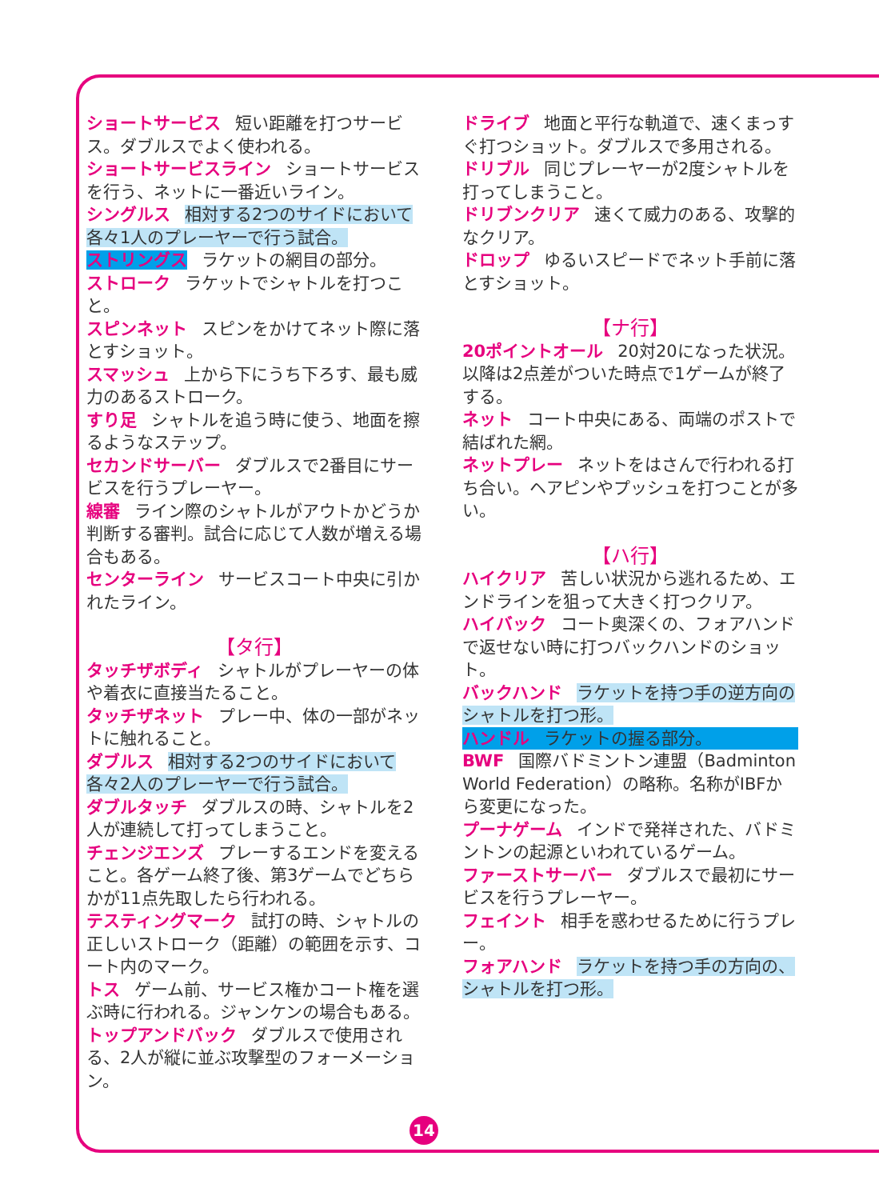ショートサービス 短い距離を打つサービス。ダブルスでよく使われる。
ショートサービスライン ショートサービスを行う、ネットに一番近いライン。
シングルス 相対する2つのサイドにおいて各々1人のプレーヤーで行う試合。
ストリングス ラケットの網目の部分。
ストローク ラケットでシャトルを打つこと。
スピンネット スピンをかけてネット際に落とすショット。
スマッシュ 上から下にうち下ろす、最も威力のあるストローク。
すり足 シャトルを追う時に使う、地面を擦るようなステップ。
セカンドサーバー ダブルスで2番目にサービスを行うプレーヤー。
線審 ライン際のシャトルがアウトかどうか判断する審判。試合に応じて人数が増える場合もある。
センターライン サービスコート中央に引かれたライン。
【タ行】
タッチザボディ シャトルがプレーヤーの体や着衣に直接当たること。
タッチザネット プレー中、体の一部がネットに触れること。
ダブルス 相対する2つのサイドにおいて各々2人のプレーヤーで行う試合。
ダブルタッチ ダブルスの時、シャトルを2人が連続して打ってしまうこと。
チェンジエンズ プレーするエンドを変えること。各ゲーム終了後、第3ゲームでどちらかが11点先取したら行われる。
テスティングマーク 試打の時、シャトルの正しいストローク（距離）の範囲を示す、コート内のマーク。
トス ゲーム前、サービス権かコート権を選ぶ時に行われる。ジャンケンの場合もある。
トップアンドバック ダブルスで使用される、2人が縦に並ぶ攻撃型のフォーメーション。
ドライブ 地面と平行な軌道で、速くまっすぐ打つショット。ダブルスで多用される。
ドリブル 同じプレーヤーが2度シャトルを打ってしまうこと。
ドリブンクリア 速くて威力のある、攻撃的なクリア。
ドロップ ゆるいスピードでネット手前に落とすショット。
【ナ行】
20ポイントオール 20対20になった状況。以降は2点差がついた時点で1ゲームが終了する。
ネット コート中央にある、両端のポストで結ばれた網。
ネットプレー ネットをはさんで行われる打ち合い。ヘアピンやプッシュを打つことが多い。
【ハ行】
ハイクリア 苦しい状況から逃れるため、エンドラインを狙って大きく打つクリア。
ハイバック コート奥深くの、フォアハンドで返せない時に打つバックハンドのショット。
バックハンド ラケットを持つ手の逆方向のシャトルを打つ形。
ハンドル ラケットの握る部分。
BWF 国際バドミントン連盟（Badminton World Federation）の略称。名称がIBFから変更になった。
プーナゲーム インドで発祥された、バドミントンの起源といわれているゲーム。
ファーストサーバー ダブルスで最初にサービスを行うプレーヤー。
フェイント 相手を惑わせるために行うプレー。
フォアハンド ラケットを持つ手の方向の、シャトルを打つ形。
14